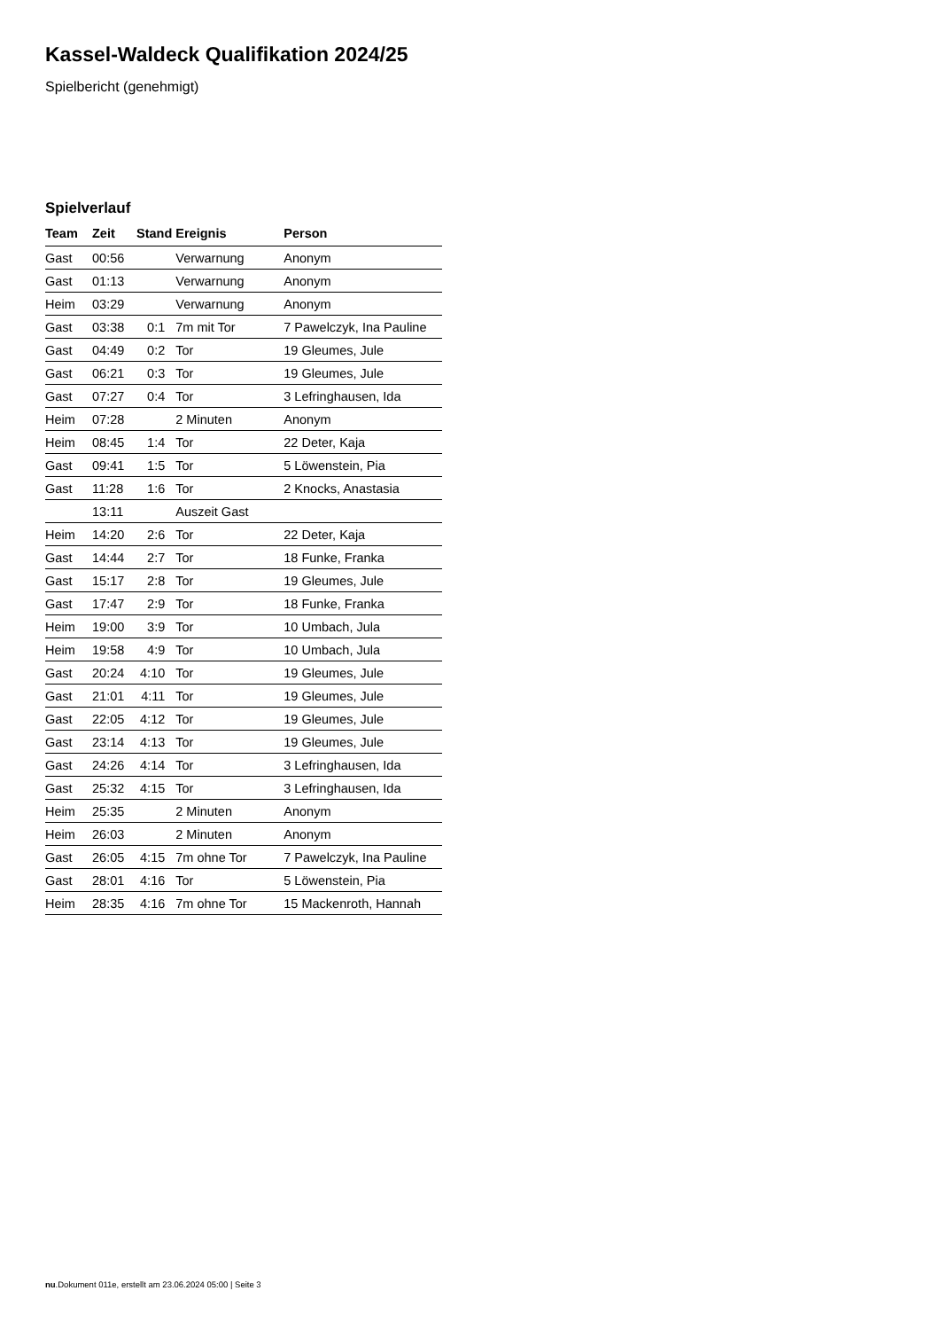Kassel-Waldeck Qualifikation 2024/25
Spielbericht (genehmigt)
Spielverlauf
| Team | Zeit | Stand | Ereignis | Person |
| --- | --- | --- | --- | --- |
| Gast | 00:56 | | Verwarnung | Anonym |
| Gast | 01:13 | | Verwarnung | Anonym |
| Heim | 03:29 | | Verwarnung | Anonym |
| Gast | 03:38 | 0:1 | 7m mit Tor | 7 Pawelczyk, Ina Pauline |
| Gast | 04:49 | 0:2 | Tor | 19 Gleumes, Jule |
| Gast | 06:21 | 0:3 | Tor | 19 Gleumes, Jule |
| Gast | 07:27 | 0:4 | Tor | 3 Lefringhausen, Ida |
| Heim | 07:28 | | 2 Minuten | Anonym |
| Heim | 08:45 | 1:4 | Tor | 22 Deter, Kaja |
| Gast | 09:41 | 1:5 | Tor | 5 Löwenstein, Pia |
| Gast | 11:28 | 1:6 | Tor | 2 Knocks, Anastasia |
| | 13:11 | | Auszeit Gast | |
| Heim | 14:20 | 2:6 | Tor | 22 Deter, Kaja |
| Gast | 14:44 | 2:7 | Tor | 18 Funke, Franka |
| Gast | 15:17 | 2:8 | Tor | 19 Gleumes, Jule |
| Gast | 17:47 | 2:9 | Tor | 18 Funke, Franka |
| Heim | 19:00 | 3:9 | Tor | 10 Umbach, Jula |
| Heim | 19:58 | 4:9 | Tor | 10 Umbach, Jula |
| Gast | 20:24 | 4:10 | Tor | 19 Gleumes, Jule |
| Gast | 21:01 | 4:11 | Tor | 19 Gleumes, Jule |
| Gast | 22:05 | 4:12 | Tor | 19 Gleumes, Jule |
| Gast | 23:14 | 4:13 | Tor | 19 Gleumes, Jule |
| Gast | 24:26 | 4:14 | Tor | 3 Lefringhausen, Ida |
| Gast | 25:32 | 4:15 | Tor | 3 Lefringhausen, Ida |
| Heim | 25:35 | | 2 Minuten | Anonym |
| Heim | 26:03 | | 2 Minuten | Anonym |
| Gast | 26:05 | 4:15 | 7m ohne Tor | 7 Pawelczyk, Ina Pauline |
| Gast | 28:01 | 4:16 | Tor | 5 Löwenstein, Pia |
| Heim | 28:35 | 4:16 | 7m ohne Tor | 15 Mackenroth, Hannah |
nu.Dokument 011e, erstellt am 23.06.2024 05:00 | Seite 3